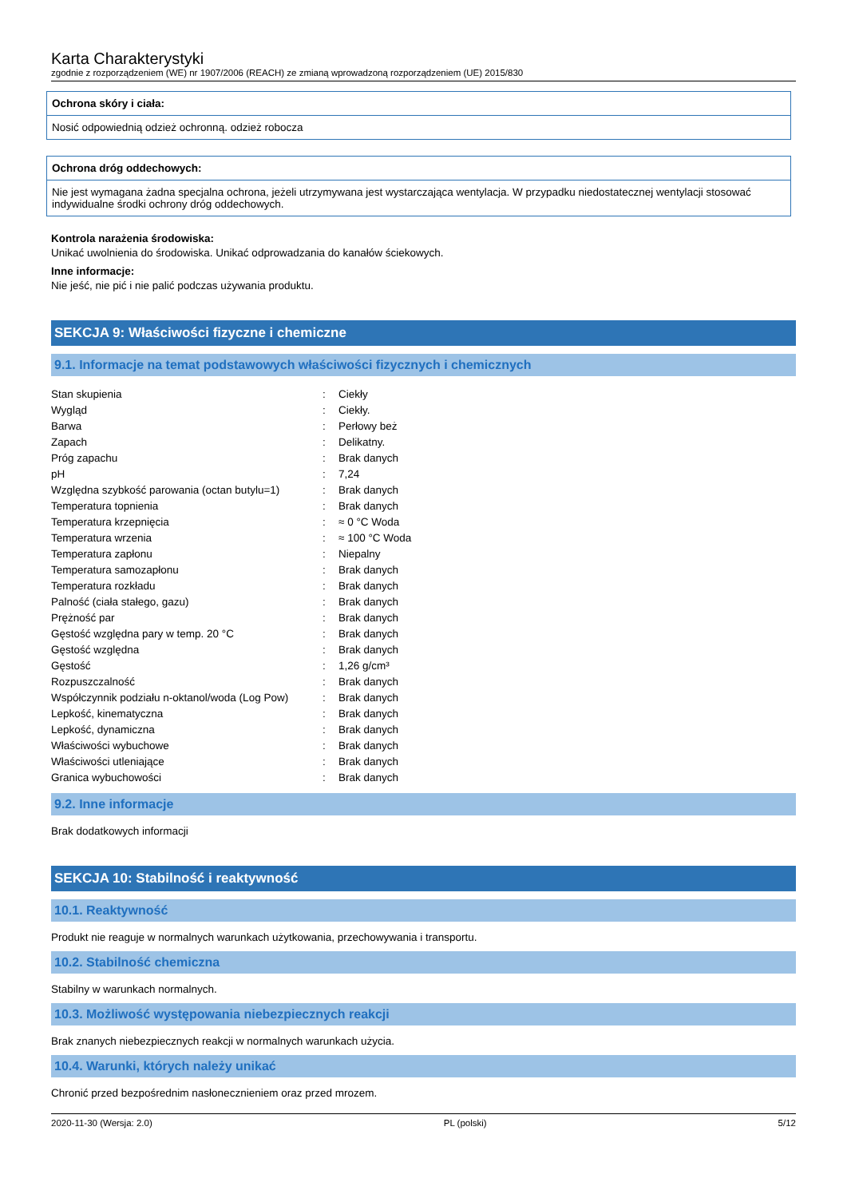Karta Charakterystyki
zgodnie z rozporządzeniem (WE) nr 1907/2006 (REACH) ze zmianą wprowadzoną rozporządzeniem (UE) 2015/830
Ochrona skóry i ciała:
Nosić odpowiednią odzież ochronną. odzież robocza
Ochrona dróg oddechowych:
Nie jest wymagana żadna specjalna ochrona, jeżeli utrzymywana jest wystarczająca wentylacja. W przypadku niedostatecznej wentylacji stosować indywidualne środki ochrony dróg oddechowych.
Kontrola narażenia środowiska:
Unikać uwolnienia do środowiska. Unikać odprowadzania do kanałów ściekowych.
Inne informacje:
Nie jeść, nie pić i nie palić podczas używania produktu.
SEKCJA 9: Właściwości fizyczne i chemiczne
9.1. Informacje na temat podstawowych właściwości fizycznych i chemicznych
| Stan skupienia | : | Ciekły |
| Wygląd | : | Ciekły. |
| Barwa | : | Perłowy beż |
| Zapach | : | Delikatny. |
| Próg zapachu | : | Brak danych |
| pH | : | 7,24 |
| Względna szybkość parowania (octan butylu=1) | : | Brak danych |
| Temperatura topnienia | : | Brak danych |
| Temperatura krzepnięcia | : | ≈ 0 °C Woda |
| Temperatura wrzenia | : | ≈ 100 °C Woda |
| Temperatura zapłonu | : | Niepalny |
| Temperatura samozapłonu | : | Brak danych |
| Temperatura rozkładu | : | Brak danych |
| Palność (ciała stałego, gazu) | : | Brak danych |
| Prężność par | : | Brak danych |
| Gęstość względna pary w temp. 20 °C | : | Brak danych |
| Gęstość względna | : | Brak danych |
| Gęstość | : | 1,26 g/cm³ |
| Rozpuszczalność | : | Brak danych |
| Współczynnik podziału n-oktanol/woda (Log Pow) | : | Brak danych |
| Lepkość, kinematyczna | : | Brak danych |
| Lepkość, dynamiczna | : | Brak danych |
| Właściwości wybuchowe | : | Brak danych |
| Właściwości utleniające | : | Brak danych |
| Granica wybuchowości | : | Brak danych |
9.2. Inne informacje
Brak dodatkowych informacji
SEKCJA 10: Stabilność i reaktywność
10.1. Reaktywność
Produkt nie reaguje w normalnych warunkach użytkowania, przechowywania i transportu.
10.2. Stabilność chemiczna
Stabilny w warunkach normalnych.
10.3. Możliwość występowania niebezpiecznych reakcji
Brak znanych niebezpiecznych reakcji w normalnych warunkach użycia.
10.4. Warunki, których należy unikać
Chronić przed bezpośrednim nasłonecznieniem oraz przed mrozem.
2020-11-30 (Wersja: 2.0) PL (polski) 5/12